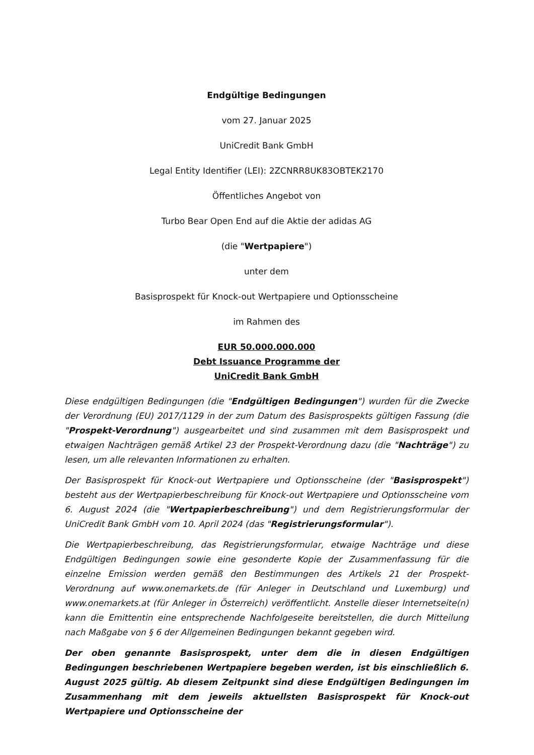Endgültige Bedingungen
vom 27. Januar 2025
UniCredit Bank GmbH
Legal Entity Identifier (LEI): 2ZCNRR8UK83OBTEK2170
Öffentliches Angebot von
Turbo Bear Open End auf die Aktie der adidas AG
(die "Wertpapiere")
unter dem
Basisprospekt für Knock-out Wertpapiere und Optionsscheine
im Rahmen des
EUR 50.000.000.000
Debt Issuance Programme der
UniCredit Bank GmbH
Diese endgültigen Bedingungen (die "Endgültigen Bedingungen") wurden für die Zwecke der Verordnung (EU) 2017/1129 in der zum Datum des Basisprospekts gültigen Fassung (die "Prospekt-Verordnung") ausgearbeitet und sind zusammen mit dem Basisprospekt und etwaigen Nachträgen gemäß Artikel 23 der Prospekt-Verordnung dazu (die "Nachträge") zu lesen, um alle relevanten Informationen zu erhalten.
Der Basisprospekt für Knock-out Wertpapiere und Optionsscheine (der "Basisprospekt") besteht aus der Wertpapierbeschreibung für Knock-out Wertpapiere und Optionsscheine vom 6. August 2024 (die "Wertpapierbeschreibung") und dem Registrierungsformular der UniCredit Bank GmbH vom 10. April 2024 (das "Registrierungsformular").
Die Wertpapierbeschreibung, das Registrierungsformular, etwaige Nachträge und diese Endgültigen Bedingungen sowie eine gesonderte Kopie der Zusammenfassung für die einzelne Emission werden gemäß den Bestimmungen des Artikels 21 der Prospekt-Verordnung auf www.onemarkets.de (für Anleger in Deutschland und Luxemburg) und www.onemarkets.at (für Anleger in Österreich) veröffentlicht. Anstelle dieser Internetseite(n) kann die Emittentin eine entsprechende Nachfolgeseite bereitstellen, die durch Mitteilung nach Maßgabe von § 6 der Allgemeinen Bedingungen bekannt gegeben wird.
Der oben genannte Basisprospekt, unter dem die in diesen Endgültigen Bedingungen beschriebenen Wertpapiere begeben werden, ist bis einschließlich 6. August 2025 gültig. Ab diesem Zeitpunkt sind diese Endgültigen Bedingungen im Zusammenhang mit dem jeweils aktuellsten Basisprospekt für Knock-out Wertpapiere und Optionsscheine der